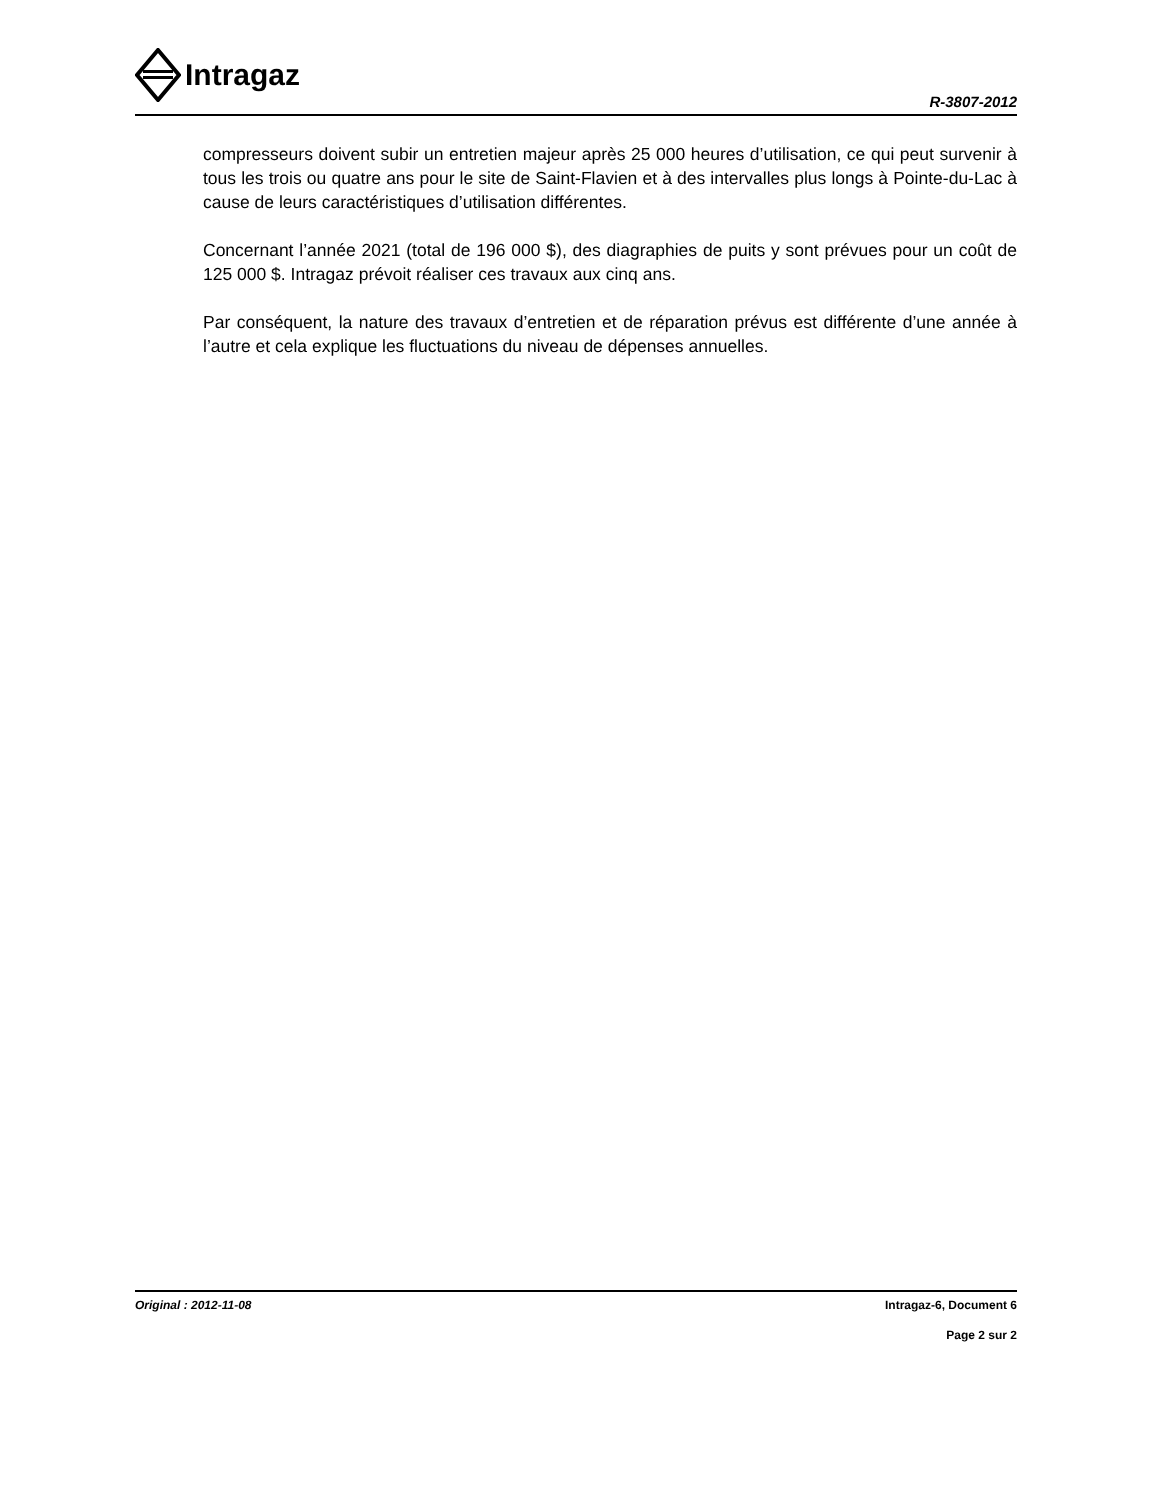Intragaz
R-3807-2012
compresseurs doivent subir un entretien majeur après 25 000 heures d’utilisation, ce qui peut survenir à tous les trois ou quatre ans pour le site de Saint-Flavien et à des intervalles plus longs à Pointe-du-Lac à cause de leurs caractéristiques d’utilisation différentes.
Concernant l’année 2021 (total de 196 000 $), des diagraphies de puits y sont prévues pour un coût de 125 000 $. Intragaz prévoit réaliser ces travaux aux cinq ans.
Par conséquent, la nature des travaux d’entretien et de réparation prévus est différente d’une année à l’autre et cela explique les fluctuations du niveau de dépenses annuelles.
Original : 2012-11-08
Intragaz-6, Document 6
Page 2 sur 2